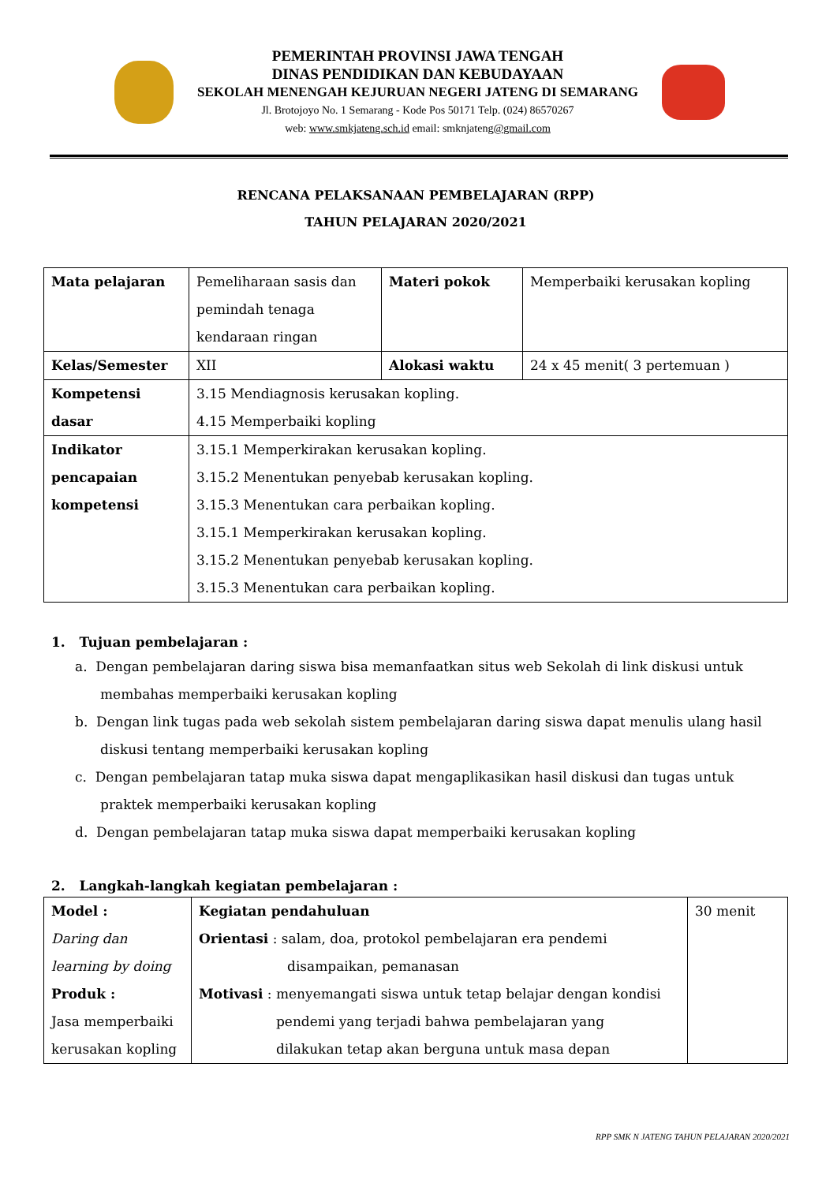PEMERINTAH PROVINSI JAWA TENGAH
DINAS PENDIDIKAN DAN KEBUDAYAAN
SEKOLAH MENENGAH KEJURUAN NEGERI JATENG DI SEMARANG
Jl. Brotojoyo No. 1 Semarang - Kode Pos 50171 Telp. (024) 86570267
web: www.smkjateng.sch.id email: smknjateng@gmail.com
RENCANA PELAKSANAAN PEMBELAJARAN (RPP)
TAHUN PELAJARAN 2020/2021
| Mata pelajaran | Pemeliharaan sasis dan pemindah tenaga kendaraan ringan | Materi pokok | Memperbaiki kerusakan kopling |
| Kelas/Semester | XII | Alokasi waktu | 24 x 45 menit( 3 pertemuan ) |
| Kompetensi dasar | 3.15 Mendiagnosis kerusakan kopling. 4.15 Memperbaiki kopling | | |
| Indikator pencapaian kompetensi | 3.15.1 Memperkirakan kerusakan kopling. 3.15.2 Menentukan penyebab kerusakan kopling. 3.15.3 Menentukan cara perbaikan kopling. 3.15.1 Memperkirakan kerusakan kopling. 3.15.2 Menentukan penyebab kerusakan kopling. 3.15.3 Menentukan cara perbaikan kopling. | | |
1. Tujuan pembelajaran :
a. Dengan pembelajaran daring siswa bisa memanfaatkan situs web Sekolah di link diskusi untuk membahas memperbaiki kerusakan kopling
b. Dengan link tugas pada web sekolah sistem pembelajaran daring siswa dapat menulis ulang hasil diskusi tentang memperbaiki kerusakan kopling
c. Dengan pembelajaran tatap muka siswa dapat mengaplikasikan hasil diskusi dan tugas untuk praktek memperbaiki kerusakan kopling
d. Dengan pembelajaran tatap muka siswa dapat memperbaiki kerusakan kopling
2. Langkah-langkah kegiatan pembelajaran :
| Model : Daring dan learning by doing Produk : Jasa memperbaiki kerusakan kopling | Kegiatan pendahuluan Orientasi : salam, doa, protokol pembelajaran era pendemi disampaikan, pemanasan Motivasi : menyemangati siswa untuk tetap belajar dengan kondisi pendemi yang terjadi bahwa pembelajaran yang dilakukan tetap akan berguna untuk masa depan | 30 menit |
RPP SMK N JATENG TAHUN PELAJARAN 2020/2021